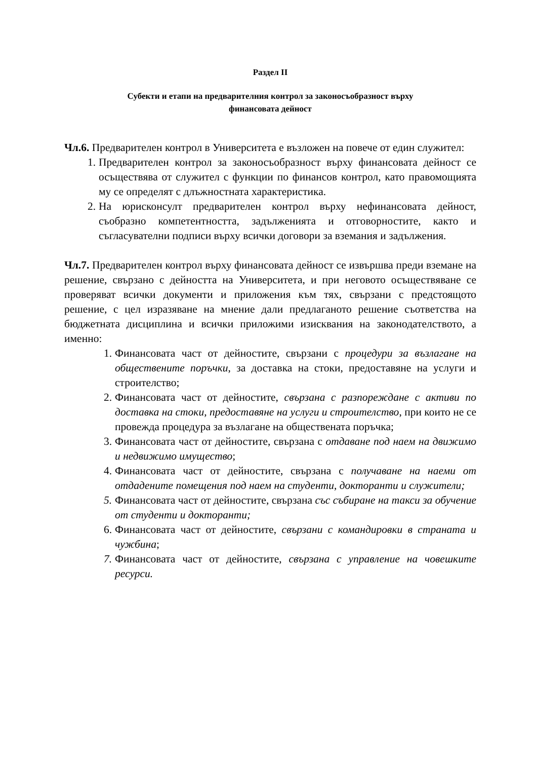Раздел II
Субекти и етапи на предварителния контрол за законосъобразност върху
финансовата дейност
Чл.6. Предварителен контрол в Университета е възложен на повече от един служител:
1. Предварителен контрол за законосъобразност върху финансовата дейност се осъществява от служител с функции по финансов контрол, като правомощията му се определят с длъжностната характеристика.
2. На юрисконсулт предварителен контрол върху нефинансовата дейност, съобразно компетентността, задълженията и отговорностите, както и съгласувателни подписи върху всички договори за вземания и задължения.
Чл.7. Предварителен контрол върху финансовата дейност се извършва преди вземане на решение, свързано с дейността на Университета, и при неговото осъществяване се проверяват всички документи и приложения към тях, свързани с предстоящото решение, с цел изразяване на мнение дали предлаганото решение съответства на бюджетната дисциплина и всички приложими изисквания на законодателството, а именно:
1. Финансовата част от дейностите, свързани с процедури за възлагане на обществените поръчки, за доставка на стоки, предоставяне на услуги и строителство;
2. Финансовата част от дейностите, свързана с разпореждане с активи по доставка на стоки, предоставяне на услуги и строителство, при които не се провежда процедура за възлагане на обществената поръчка;
3. Финансовата част от дейностите, свързана с отдаване под наем на движимо и недвижимо имущество;
4. Финансовата част от дейностите, свързана с получаване на наеми от отдадените помещения под наем на студенти, докторанти и служители;
5. Финансовата част от дейностите, свързана със събиране на такси за обучение от студенти и докторанти;
6. Финансовата част от дейностите, свързани с командировки в страната и чужбина;
7. Финансовата част от дейностите, свързана с управление на човешките ресурси.